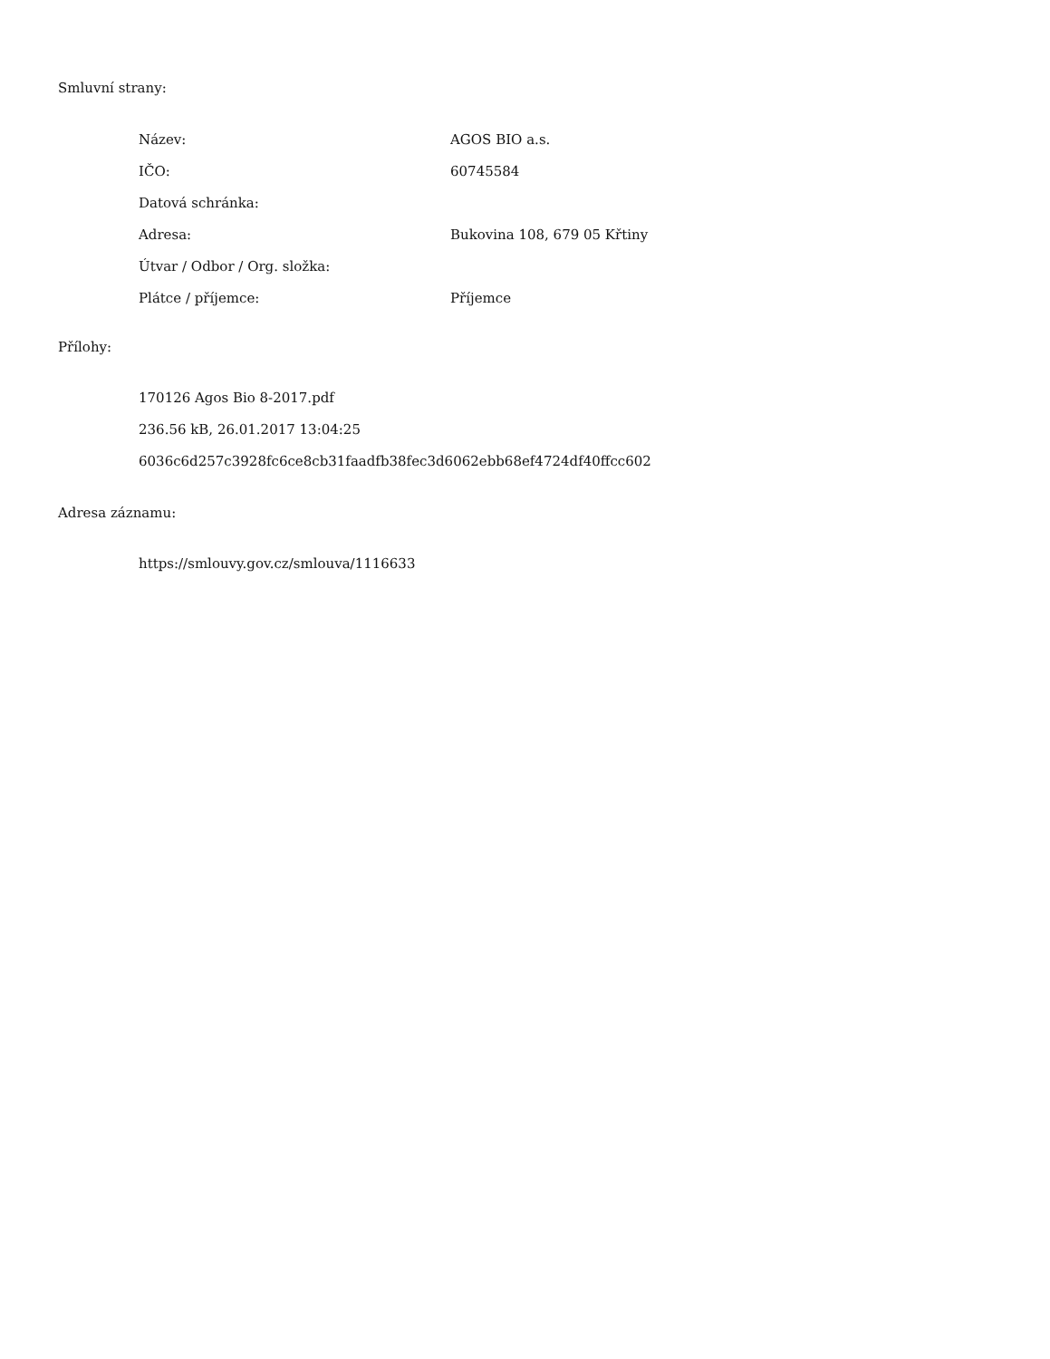Smluvní strany:
| Název: | AGOS BIO a.s. |
| IČO: | 60745584 |
| Datová schránka: | |
| Adresa: | Bukovina 108, 679 05 Křtiny |
| Útvar / Odbor / Org. složka: | |
| Plátce / příjemce: | Příjemce |
Přílohy:
170126 Agos Bio 8-2017.pdf
236.56 kB, 26.01.2017 13:04:25
6036c6d257c3928fc6ce8cb31faadfb38fec3d6062ebb68ef4724df40ffcc602
Adresa záznamu:
https://smlouvy.gov.cz/smlouva/1116633